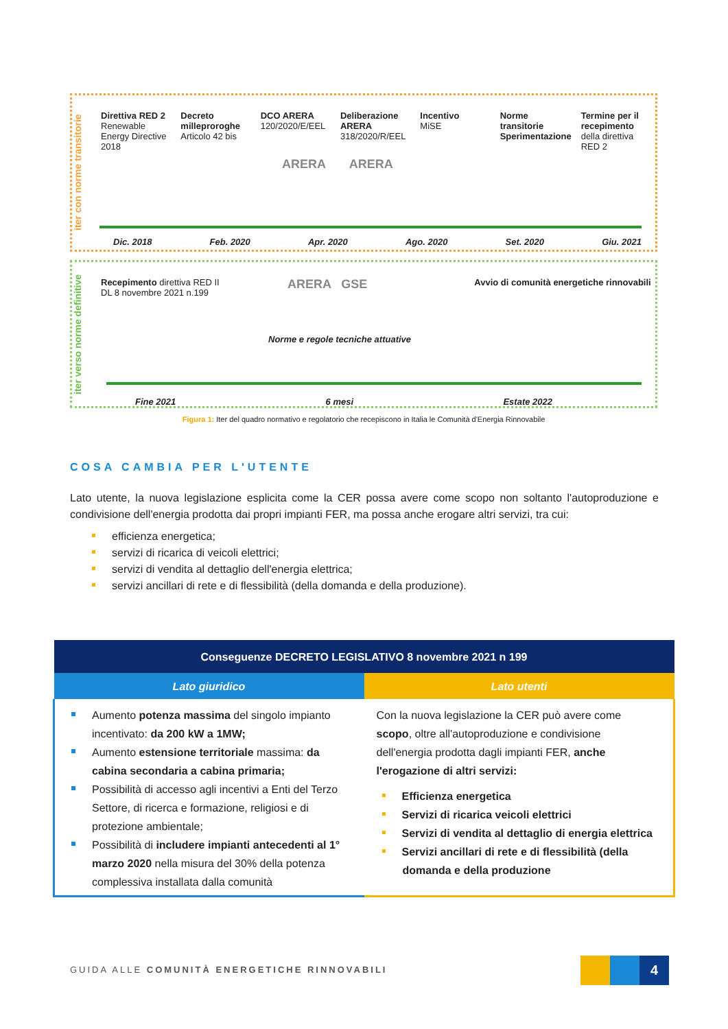iter con norme transitorie
Direttiva RED 2
Renewable Energy Directive 2018
Decreto milleproroghe
Articolo 42 bis
DCO ARERA
120/2020/E/EEL
Deliberazione ARERA
318/2020/R/EEL
Incentivo
MiSE
Norme transitorie Sperimentazione
Termine per il recepimento della direttiva RED 2
ARERA ARERA
Dic. 2018 Feb. 2020 Apr. 2020 Ago. 2020 Set. 2020 Giu. 2021
iter verso norme definitive
Recepimento direttiva RED II
DL 8 novembre 2021 n.199
ARERA GSE
Avvio di comunità energetiche rinnovabili
Norme e regole tecniche attuative
Fine 2021 6 mesi Estate 2022
Figura 1: Iter del quadro normativo e regolatorio che recepiscono in Italia le Comunità d'Energia Rinnovabile
COSA CAMBIA PER L'UTENTE
Lato utente, la nuova legislazione esplicita come la CER possa avere come scopo non soltanto l'autoproduzione e condivisione dell'energia prodotta dai propri impianti FER, ma possa anche erogare altri servizi, tra cui:
efficienza energetica;
servizi di ricarica di veicoli elettrici;
servizi di vendita al dettaglio dell'energia elettrica;
servizi ancillari di rete e di flessibilità (della domanda e della produzione).
| Conseguenze DECRETO LEGISLATIVO 8 novembre 2021 n 199 | |
| --- | --- |
| Lato giuridico | Lato utenti |
| Aumento potenza massima del singolo impianto incentivato: da 200 kW a 1MW; Aumento estensione territoriale massima: da cabina secondaria a cabina primaria; Possibilità di accesso agli incentivi a Enti del Terzo Settore, di ricerca e formazione, religiosi e di protezione ambientale; Possibilità di includere impianti antecedenti al 1° marzo 2020 nella misura del 30% della potenza complessiva installata dalla comunità | Con la nuova legislazione la CER può avere come scopo , oltre all'autoproduzione e condivisione dell'energia prodotta dagli impianti FER, anche l'erogazione di altri servizi: Efficienza energetica Servizi di ricarica veicoli elettrici Servizi di vendita al dettaglio di energia elettrica Servizi ancillari di rete e di flessibilità (della domanda e della produzione |
GUIDA ALLE COMUNITÀ ENERGETICHE RINNOVABILI
4